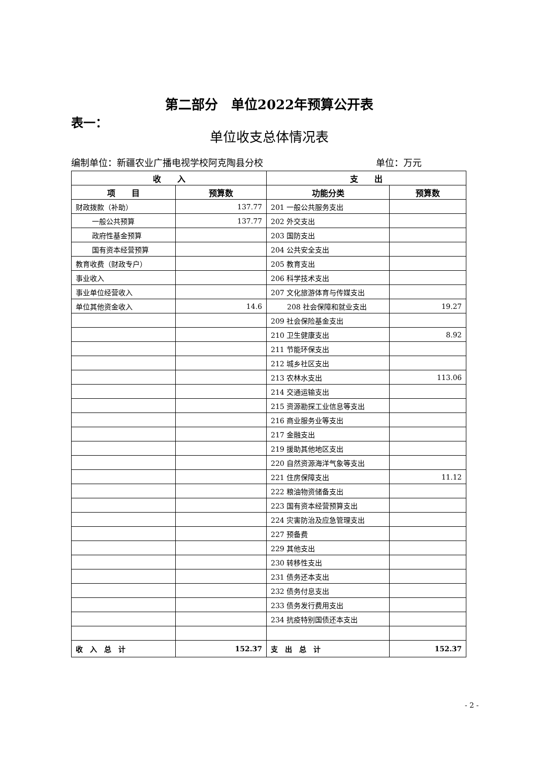第二部分　单位2022年预算公开表
表一：
单位收支总体情况表
编制单位：新疆农业广播电视学校阿克陶县分校 单位：万元
| 收 入 | | 支 出 | |
| --- | --- | --- | --- |
| 项 目 | 预算数 | 功能分类 | 预算数 |
| 财政拨款（补助） | 137.77 | 201 一般公共服务支出 | |
| 一般公共预算 | 137.77 | 202 外交支出 | |
| 政府性基金预算 | | 203 国防支出 | |
| 国有资本经营预算 | | 204 公共安全支出 | |
| 教育收费（财政专户） | | 205 教育支出 | |
| 事业收入 | | 206 科学技术支出 | |
| 事业单位经营收入 | | 207 文化旅游体育与传媒支出 | |
| 单位其他资金收入 | 14.6 | 208 社会保障和就业支出 | 19.27 |
| | | 209 社会保险基金支出 | |
| | | 210 卫生健康支出 | 8.92 |
| | | 211 节能环保支出 | |
| | | 212 城乡社区支出 | |
| | | 213 农林水支出 | 113.06 |
| | | 214 交通运输支出 | |
| | | 215 资源勘探工业信息等支出 | |
| | | 216 商业服务业等支出 | |
| | | 217 金融支出 | |
| | | 219 援助其他地区支出 | |
| | | 220 自然资源海洋气象等支出 | |
| | | 221 住房保障支出 | 11.12 |
| | | 222 粮油物资储备支出 | |
| | | 223 国有资本经营预算支出 | |
| | | 224 灾害防治及应急管理支出 | |
| | | 227 预备费 | |
| | | 229 其他支出 | |
| | | 230 转移性支出 | |
| | | 231 债务还本支出 | |
| | | 232 债务付息支出 | |
| | | 233 债务发行费用支出 | |
| | | 234 抗疫特别国债还本支出 | |
| 收 入 总 计 | 152.37 | 支 出 总 计 | 152.37 |
- 2 -